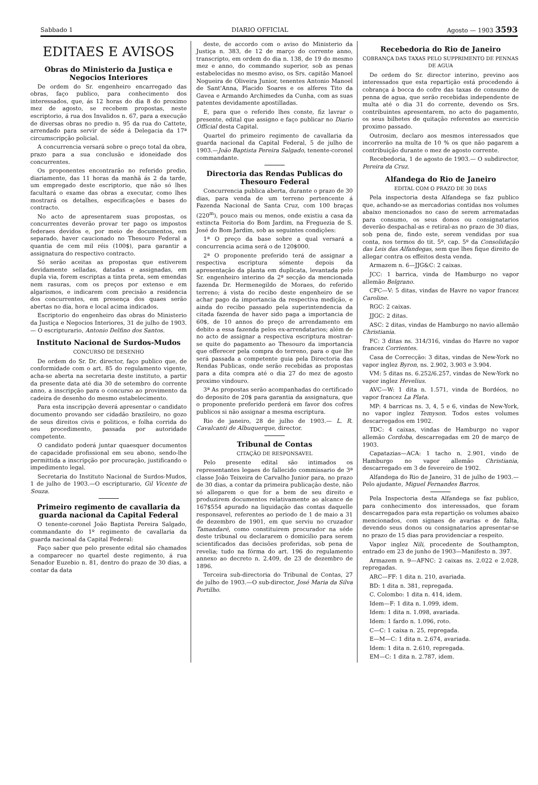Sabbado 1 DIARIO OFFICIAL Agosto — 1903 3593
EDITAES E AVISOS
Obras do Ministerio da Justiça e Negocios Interiores
De ordem do Sr. engenheiro encarregado das obras, faço publico, para conhecimento dos interessados, que, ás 12 horas do dia 8 do proximo mez de agosto, se recebem propostas, neste escriptorio, á rua dos Invalidos n. 67, para a execução de diversas obras no predio n. 95 da rua do Cattete, arrendado para servir de séde á Delegacia da 17ª circumscripção policial.
A concurrencia versará sobre o preço total da obra, prazo para a sua conclusão e idoneidade dos concurrentes.
Os proponentes encontrarão no referido predio, diariamente, das 11 horas da manhã ás 2 da tarde, um empregado deste escriptorio, que não só lhes facultará o exame das obras a executar, como lhes mostrará os detalhes, especificações e bases do contracto.
No acto de apresentarem suas propostas, os concurrentes deverão provar ter pago os impostos federaes devidos e, por meio de documentos, em separado, haver caucionado no Thesouro Federal a quantia de cem mil réis (100$), para garantir a assignatura do respectivo contracto.
Só serão aceitas as propostas que estiverem devidamente selladas, datadas e assignadas, em dupla via, forem escriptas a tinta preta, sem emendas nem rasuras, com os preços por extenso e em algarismos, e indicarem com precisão a residencia dos concurrentes, em presença dos quaes serão abertas no dia, hora e local acima indicados.
Escriptorio do engenheiro das obras do Ministerio da Justiça e Negocios Interiores, 31 de julho de 1903.— O escripturario, Antonio Delfino dos Santos.
Instituto Nacional de Surdos-Mudos
CONCURSO DE DESENHO
De ordem do Sr. Dr. director, faço publico que, de conformidade com o art. 85 do regulamento vigente, acha-se aberta na secretaria deste instituto, a partir da presente data até dia 30 de setembro do corrente anno, a inscripção para o concurso ao provimento da cadeira de desenho do mesmo estabelecimento.
Para esta inscripção deverá apresentar o candidato documento provando ser cidadão brazileiro, no gozo de seus direitos civis e politicos, e folha corrida do seu procedimento, passada por autoridade competente.
O candidato poderá juntar quaesquer documentos de capacidade profissional em seu abono, sendo-lhe permittida a inscripção por procuração, justificando o impedimento legal.
Secretaria do Instituto Nacional de Surdos-Mudos, 1 de julho de 1903.—O escripturario, Gil Vicente de Souza.
Primeiro regimento de cavallaria da guarda nacional da Capital Federal
O tenente-coronel João Baptista Pereira Salgado, commandante do 1º regimento de cavallaria da guarda nacional da Capital Federal:
Faço saber que pelo presente edital são chamados a comparecer no quartel deste regimento, á rua Senador Euzebio n. 81, dentro do prazo de 30 dias, a contar da data
deste, de accordo com o aviso do Ministerio da Justiça n. 383, de 12 de março do corrente anno, transcripto, em ordem do dia n. 138, de 19 do mesmo mez e anno, do commando superior, sob as penas estabelecidas no mesmo aviso, os Srs. capitão Manoel Nogueira de Oliveira Junior, tenentes Antonio Manoel de Sant'Anna, Placido Soares e os alferes Tito da Gavea e Armando Archimedes da Cunha, com as suas patentes devidamente apostilladas.
E, para que o referido lhes conste, fiz lavrar o presente, edital que assigno e faço publicar no Diario Official desta Capital.
Quartel do primeiro regimento de cavallaria da guarda nacional da Capital Federal, 5 de julho de 1903.—João Baptista Pereira Salgado, tenente-coronel commandante.
Directoria das Rendas Publicas do Thesouro Federal
Concurrencia publica aberta, durante o prazo de 30 dias, para venda de um terreno pertencente á Fazenda Nacional de Santa Cruz, com 100 braças (220<sup>m</sup>), pouco mais ou menos, onde existiu a casa da extincta Feitoria do Bom Jardim, na Freguezia de S. José do Bom Jardim, sob as seguintes condições:
1ª O preço da base sobre a qual versará a concurrencia acima será o de 120$000.
2ª O proponente preferido terá de assignar a respectiva escriptura sómente depois da apresentação da planta em duplicata, levantada pelo Sr. engenheiro interino da 2ª secção da mencionada fazenda Dr. Hermenegildo de Moraes, do referido terreno; á vista do recibo deste engenheiro de se achar pago da importancia da respectiva medição, e ainda do recibo passado pela superintendencia da citada fazenda de haver sido paga a importancia de 60$, de 10 annos do preço de arrendamento em debito a essa fazenda pelos ex-arrendatarios; além de no acto de assignar a respectiva escriptura mostrar-se quite do pagamento ao Thesouro da importancia que offerecer pela compra do terreno, para o que lhe será passada a competente guia pela Directoria das Rendas Publicas, onde serão recebidas as propostas para a dita compra até o dia 27 do mez de agosto proximo vindouro.
3ª As propostas serão acompanhadas do certificado do deposito de 20$ para garantia da assignatura, que o proponente preferido perderá em favor dos cofres publicos si não assignar a mesma escriptura.
Rio de janeiro, 28 de julho de 1903.— L. R. Cavalcanti de Albuquerque, director.
Tribunal de Contas
CITAÇÃO DE RESPONSAVEL
Pelo presente edital são intimados os representantes legaes do fallecido commissario de 3ª classe João Teixeira de Carvalho Junior para, no prazo de 30 dias, a contar da primeira publicação deste, não só allegarem o que for a bem de seu direito e produzirem documentos relativamente ao alcance de 167$554 apurado na liquidação das contas daquelle responsavel, referentes ao periodo de 1 de maio a 31 de dezembro de 1901, em que serviu no cruzador Tamandaré, como constituirem procurador na séde deste tribunal ou declararem o domicilio para serem scientificados das decisões proferidas, sob pena de revelia; tudo na fórma do art. 196 do regulamento annexo ao decreto n. 2.409, de 23 de dezembro de 1896.
Terceira sub-directoria do Tribunal de Contas, 27 de julho de 1903.—O sub-director, José Maria da Silva Portilho.
Recebedoria do Rio de Janeiro
COBRANÇA DAS TAXAS PELO SUPPRIMENTO DE PENNAS DE AGUA
De ordem do Sr. director interino, previno aos interessados que esta repartição está procedendo á cobrança á bocca do cofre das taxas de consumo de penna de agua, que serão recebidas independente de multa até o dia 31 do corrente, devendo os Srs. contribuintes apresentarem, no acto do pagamento, os seus bilhetes de quitação referentes ao exercicio proximo passado.
Outrosim, declaro aos mesmos interessados que incorrerão na multa de 10 % os que não pagarem a contribuição durante o mez de agosto corrente.
Recebedoria, 1 de agosto de 1903.— O subdirector, Pereira da Cruz.
Alfandega do Rio de Janeiro
EDITAL COM O PRAZO DE 30 DIAS
Pela inspectoria desta Alfandega se faz publico que, achando-se as mercadorias contidas nos volumes abaixo mencionados no caso de serem arrematadas para consumo, os seus donos ou consignatarios deverão despachal-as e retiral-as no prazo de 30 dias, sob pena de, findo este, serem vendidas por sua conta, nos termos do tit. 5º, cap. 5º da Consolidação das Leis das Alfandegas, sem que lhes fique direito de allegar contra os effeitos desta venda.
Armazem n. 6—JJG&C: 2 caixas.
JCC: 1 barrica, vinda de Hamburgo no vapor allemão Belgrano.
CFC—V: 5 ditas, vindas de Havre no vapor francez Caroline.
RGC: 2 caixas.
JJGC: 2 ditas.
ASC: 2 ditas, vindas de Hamburgo no navio allemão Christiania.
FC: 3 ditas ns. 314/316, vindas do Havre no vapor francez Corrientes.
Casa de Correcção: 3 ditas, vindas de New-York no vapor inglez Byron, ns. 2.902, 3.903 e 3.904.
VM: 5 ditas ns. 6.252/6.257, vindas de New-York no vapor inglez Hevelius.
AVC—W: 1 dita n. 1.571, vinda de Bordéos, no vapor francez La Plata.
MP: 4 barricas ns. 3, 4, 5 e 6, vindas de New-York, no vapor inglez Temyson. Todos estes volumes descarregados em 1902.
TDC: 4 caixas, vindas de Hamburgo no vapor allemão Cordoba, descarregadas em 20 de março de 1903.
Capatazias—ACA: 1 tacho n. 2.901, vindo de Hamburgo no vapor allemão Christiania, descarregado em 3 de fevereiro de 1902.
Alfandega do Rio de Janeiro, 31 de julho de 1903.—Pelo ajudante, Miguel Fernandes Barros.
Pela Inspectoria desta Alfandega se faz publico, para conhecimento dos interessados, que foram descarregados para esta repartição os volumes abaixo mencionados, com signaes de avarias e de falta, devendo seus donos ou consignatarios apresentar-se no prazo de 15 dias para providenciar a respeito.
Vapor inglez Nili, procedente de Southampton, entrado em 23 de junho de 1903—Manifesto n. 397.
Armazem n. 9—AFNC: 2 caixas ns. 2.022 e 2.028, repregadas.
ARC—FF: 1 dita n. 210, avariada.
BD: 1 dita n. 381, repregada.
C. Colombo: 1 dita n. 414, idem.
Idem—F: 1 dita n. 1.099, idem.
Idem: 1 dita n. 1.098, avariada.
Idem: 1 fardo n. 1.096, roto.
C—C: 1 caixa n. 25, repregada.
E—M—C: 1 dita n. 2.674, avariada.
Idem: 1 dita n. 2.610, repregada.
EM—C: 1 dita n. 2.787, idem.